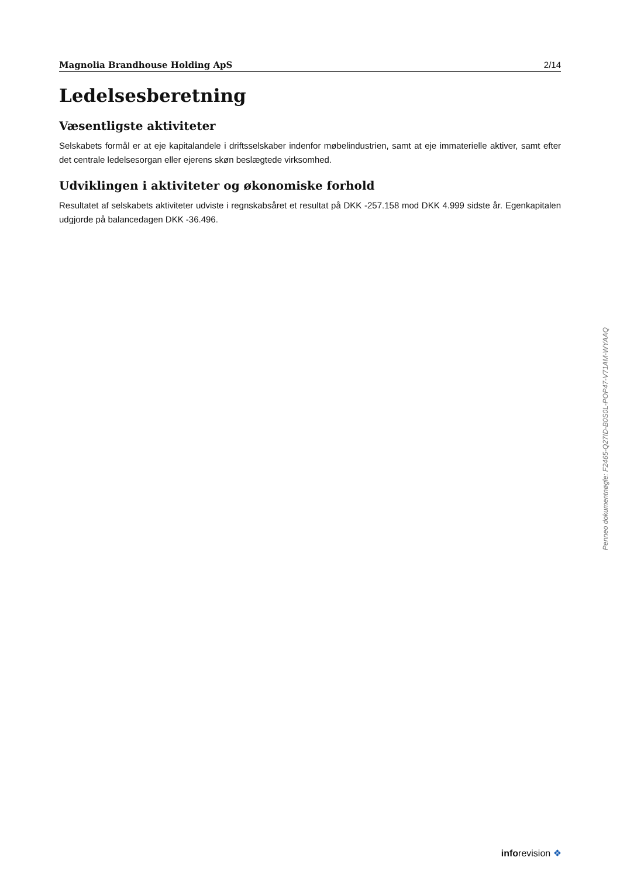Magnolia Brandhouse Holding ApS 2/14
Ledelsesberetning
Væsentligste aktiviteter
Selskabets formål er at eje kapitalandele i driftsselskaber indenfor møbelindustrien, samt at eje immaterielle aktiver, samt efter det centrale ledelsesorgan eller ejerens skøn beslægtede virksomhed.
Udviklingen i aktiviteter og økonomiske forhold
Resultatet af selskabets aktiviteter udviste i regnskabsåret et resultat på DKK -257.158 mod DKK 4.999 sidste år. Egenkapitalen udgjorde på balancedagen DKK -36.496.
Penneo dokumentnøgle: F2465-Q27ID-B0S0L-POP47-V71AM-WYAAQ
inforevision ❖